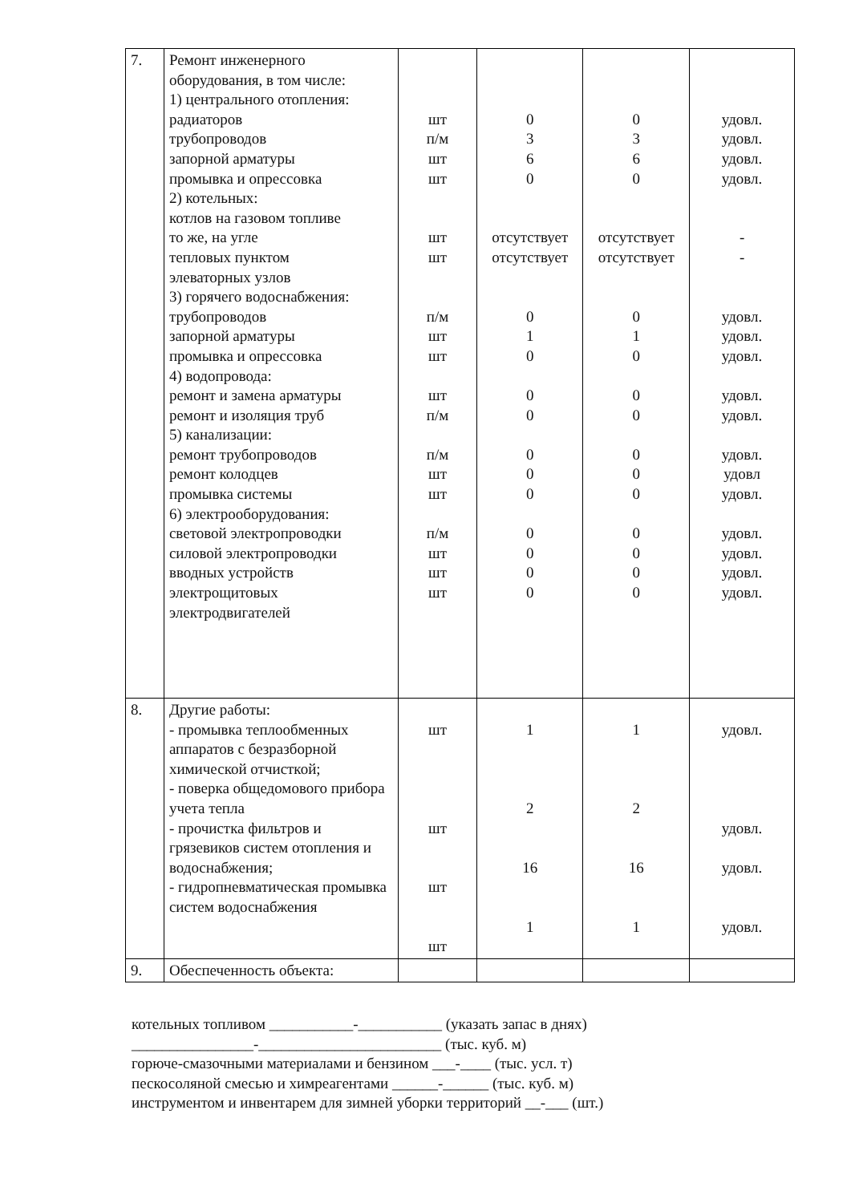| 7. | Ремонт инженерного оборудования, в том числе: 1) центрального отопления: радиаторов трубопроводов запорной арматуры промывка и опрессовка 2) котельных: котлов на газовом топливе то же, на угле тепловых пунктом элеваторных узлов 3) горячего водоснабжения: трубопроводов запорной арматуры промывка и опрессовка 4) водопровода: ремонт и замена арматуры ремонт и изоляция труб 5) канализации: ремонт трубопроводов ремонт колодцев промывка системы 6) электрооборудования: световой электропроводки силовой электропроводки вводных устройств электрощитовых электродвигателей | шт п/м шт шт шт шт п/м шт шт шт п/м п/м шт шт п/м шт шт шт | 0 3 6 0 отсутствует отсутствует 0 1 0 0 0 0 0 0 0 0 0 0 | 0 3 6 0 отсутствует отсутствует 0 1 0 0 0 0 0 0 0 0 0 0 | удовл. удовл. удовл. удовл. - - удовл. удовл. удовл. удовл. удовл. удовл. удовл удовл. удовл. удовл. удовл. удовл. |
| 8. | Другие работы: - промывка теплообменных аппаратов с безразборной химической отчисткой; - поверка общедомового прибора учета тепла - прочистка фильтров и грязевиков систем отопления и водоснабжения; - гидропневматическая промывка систем водоснабжения | шт шт шт шт | 1 2 16 1 | 1 2 16 1 | удовл. удовл. удовл. удовл. |
| 9. | Обеспеченность объекта: | | | | |
котельных топливом ___________-___________ (указать запас в днях)
________________-________________________ (тыс. куб. м)
горюче-смазочными материалами и бензином ___-____ (тыс. усл. т)
пескосоляной смесью и химреагентами ______-______ (тыс. куб. м)
инструментом и инвентарем для зимней уборки территорий __-___ (шт.)